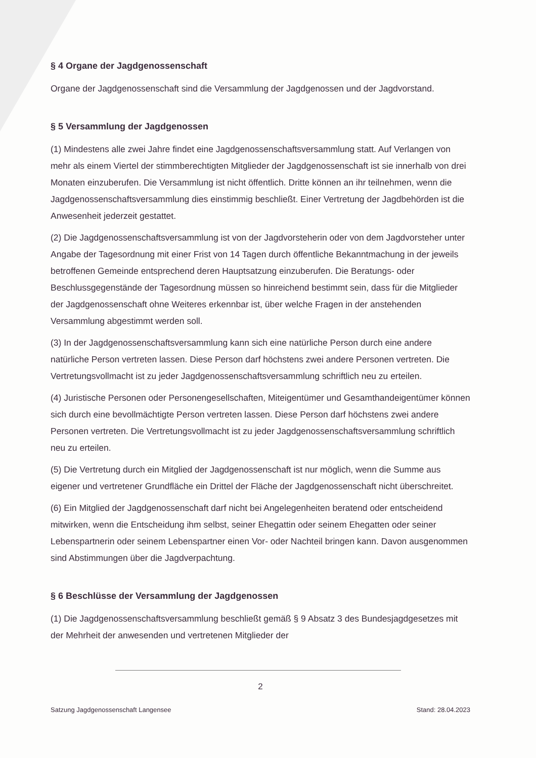§ 4 Organe der Jagdgenossenschaft
Organe der Jagdgenossenschaft sind die Versammlung der Jagdgenossen und der Jagdvorstand.
§ 5 Versammlung der Jagdgenossen
(1) Mindestens alle zwei Jahre findet eine Jagdgenossenschaftsversammlung statt. Auf Verlangen von mehr als einem Viertel der stimmberechtigten Mitglieder der Jagdgenossenschaft ist sie innerhalb von drei Monaten einzuberufen. Die Versammlung ist nicht öffentlich. Dritte können an ihr teilnehmen, wenn die Jagdgenossenschaftsversammlung dies einstimmig beschließt. Einer Vertretung der Jagdbehörden ist die Anwesenheit jederzeit gestattet.
(2) Die Jagdgenossenschaftsversammlung ist von der Jagdvorsteherin oder von dem Jagdvorsteher unter Angabe der Tagesordnung mit einer Frist von 14 Tagen durch öffentliche Bekanntmachung in der jeweils betroffenen Gemeinde entsprechend deren Hauptsatzung einzuberufen. Die Beratungs- oder Beschlussgegenstände der Tagesordnung müssen so hinreichend bestimmt sein, dass für die Mitglieder der Jagdgenossenschaft ohne Weiteres erkennbar ist, über welche Fragen in der anstehenden Versammlung abgestimmt werden soll.
(3) In der Jagdgenossenschaftsversammlung kann sich eine natürliche Person durch eine andere natürliche Person vertreten lassen. Diese Person darf höchstens zwei andere Personen vertreten. Die Vertretungsvollmacht ist zu jeder Jagdgenossenschaftsversammlung schriftlich neu zu erteilen.
(4) Juristische Personen oder Personengesellschaften, Miteigentümer und Gesamthandeigentümer können sich durch eine bevollmächtigte Person vertreten lassen. Diese Person darf höchstens zwei andere Personen vertreten. Die Vertretungsvollmacht ist zu jeder Jagdgenossenschaftsversammlung schriftlich neu zu erteilen.
(5) Die Vertretung durch ein Mitglied der Jagdgenossenschaft ist nur möglich, wenn die Summe aus eigener und vertretener Grundfläche ein Drittel der Fläche der Jagdgenossenschaft nicht überschreitet.
(6) Ein Mitglied der Jagdgenossenschaft darf nicht bei Angelegenheiten beratend oder entscheidend mitwirken, wenn die Entscheidung ihm selbst, seiner Ehegattin oder seinem Ehegatten oder seiner Lebenspartnerin oder seinem Lebenspartner einen Vor- oder Nachteil bringen kann. Davon ausgenommen sind Abstimmungen über die Jagdverpachtung.
§ 6 Beschlüsse der Versammlung der Jagdgenossen
(1) Die Jagdgenossenschaftsversammlung beschließt gemäß § 9 Absatz 3 des Bundesjagdgesetzes mit der Mehrheit der anwesenden und vertretenen Mitglieder der
2
Satzung Jagdgenossenschaft Langensee Stand: 28.04.2023